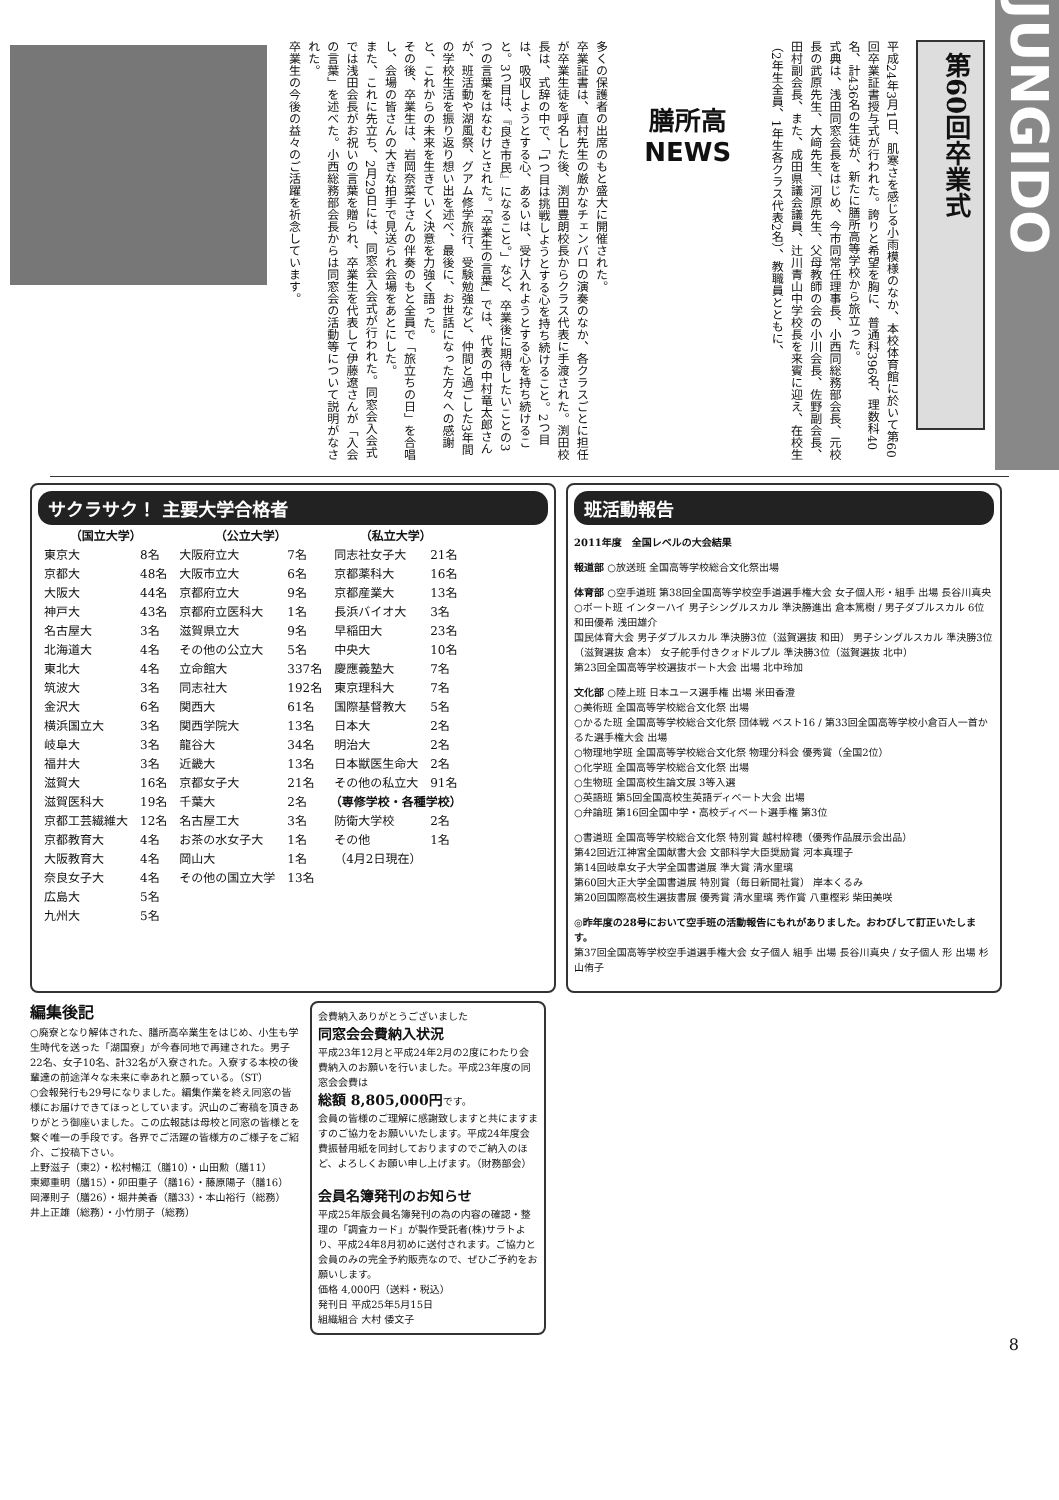JUNGIDO
第60回卒業式
平成24年3月1日、肌寒さを感じる小雨模様のなか、本校体育館に於いて第60回卒業証書授与式が行われた。誇りと希望を胸に、普通科396名、理数科40名、計436名の生徒が、新たに膳所高等学校から旅立った。
式典は、浅田同窓会長をはじめ、今市同常任理事長、小西同総務部会長、元校長の武原先生、大﨑先生、河原先生、父母教師の会の小川会長、佐野副会長、田村副会長、また、成田県議会議員、辻川青山中学校長を来賓に迎え、在校生（2年生全員、1年生各クラス代表2名）、教職員とともに、
膳所高
NEWS
多くの保護者の出席のもと盛大に開催された。
卒業証書は、直村先生の厳かなチェンバロの演奏のなか、各クラスごとに担任が卒業生徒を呼名した後、渕田豊朗校長からクラス代表に手渡された。渕田校長は、式辞の中で、「1つ目は挑戦しようとする心を持ち続けること。2つ目は、吸収しようとする心、あるいは、受け入れようとする心を持ち続けること。3つ目は、『良き市民』になること。」など、卒業後に期待したいことの3つの言葉をはなむけとされた。「卒業生の言葉」では、代表の中村竜太郎さんが、班活動や湖風祭、グアム修学旅行、受験勉強など、仲間と過ごした3年間の学校生活を振り返り想い出を述べ、最後に、お世話になった方々への感謝と、これからの未来を生きていく決意を力強く語った。
その後、卒業生は、岩岡奈菜子さんの伴奏のもと全員で「旅立ちの日」を合唱し、会場の皆さんの大きな拍手で見送られ会場をあとにした。
また、これに先立ち、2月29日には、同窓会入会式が行われた。同窓会入会式では浅田会長がお祝いの言葉を贈られ、卒業生を代表して伊藤遼さんが「入会の言葉」を述べた。小西総務部会長からは同窓会の活動等について説明がなされた。
卒業生の今後の益々のご活躍を祈念しています。
サクラサク！ 主要大学合格者
| （国立大学） | | （公立大学） | | （私立大学） | |
| --- | --- | --- | --- | --- | --- |
| 東京大 | 8名 | 大阪府立大 | 7名 | 同志社女子大 | 21名 |
| 京都大 | 48名 | 大阪市立大 | 6名 | 京都薬科大 | 16名 |
| 大阪大 | 44名 | 京都府立大 | 9名 | 京都産業大 | 13名 |
| 神戸大 | 43名 | 京都府立医科大 | 1名 | 長浜バイオ大 | 3名 |
| 名古屋大 | 3名 | 滋賀県立大 | 9名 | 早稲田大 | 23名 |
| 北海道大 | 4名 | その他の公立大 | 5名 | 中央大 | 10名 |
| 東北大 | 4名 | 立命館大 | 337名 | 慶應義塾大 | 7名 |
| 筑波大 | 3名 | 同志社大 | 192名 | 東京理科大 | 7名 |
| 金沢大 | 6名 | 関西大 | 61名 | 国際基督教大 | 5名 |
| 横浜国立大 | 3名 | 関西学院大 | 13名 | 日本大 | 2名 |
| 岐阜大 | 3名 | 龍谷大 | 34名 | 明治大 | 2名 |
| 福井大 | 3名 | 近畿大 | 13名 | 日本獣医生命大 | 2名 |
| 滋賀大 | 16名 | 京都女子大 | 21名 | その他の私立大 | 91名 |
| 滋賀医科大 | 19名 | 千葉大 | 2名 | （専修学校・各種学校） | |
| 京都工芸繊維大 | 12名 | 名古屋工大 | 3名 | 防衛大学校 | 2名 |
| 京都教育大 | 4名 | お茶の水女子大 | 1名 | その他 | 1名 |
| 大阪教育大 | 4名 | 岡山大 | 1名 | （4月2日現在） | |
| 奈良女子大 | 4名 | その他の国立大学 | 13名 | | |
| 広島大 | 5名 | | | | |
| 九州大 | 5名 | | | | |
班活動報告
2011年度　全国レベルの大会結果
報道部 ○放送班 全国高等学校総合文化祭出場
体育部 ○空手道班 第38回全国高等学校空手道選手権大会 女子個人形・組手 出場 長谷川真央
○ボート班 インターハイ 男子シングルスカル 準決勝進出 倉本篤樹 / 男子ダブルスカル 6位 和田優希 浅田雄介
国民体育大会 男子ダブルスカル 準決勝3位（滋賀選抜 和田） 男子シングルスカル 準決勝3位（滋賀選抜 倉本） 女子舵手付きクォドルプル 準決勝3位（滋賀選抜 北中）
第23回全国高等学校選抜ボート大会 出場 北中玲加
文化部 ○陸上班 日本ユース選手権 出場 米田香澄
○美術班 全国高等学校総合文化祭 出場
○かるた班 全国高等学校総合文化祭 団体戦 ベスト16 / 第33回全国高等学校小倉百人一首かるた選手権大会 出場
○物理地学班 全国高等学校総合文化祭 物理分科会 優秀賞（全国2位）
○化学班 全国高等学校総合文化祭 出場
○生物班 全国高校生論文展 3等入選
○英語班 第5回全国高校生英語ディベート大会 出場
○弁論班 第16回全国中学・高校ディベート選手権 第3位
○書道班 全国高等学校総合文化祭 特別賞 越村梓穂（優秀作品展示会出品）
第42回近江神宮全国献書大会 文部科学大臣奨励賞 河本真理子
第14回岐阜女子大学全国書道展 準大賞 清水里璃
第60回大正大学全国書道展 特別賞（毎日新聞社賞） 岸本くるみ
第20回国際高校生選抜書展 優秀賞 清水里璃 秀作賞 八重樫彩 柴田美咲
◎昨年度の28号において空手班の活動報告にもれがありました。おわびして訂正いたします。
第37回全国高等学校空手道選手権大会 女子個人 組手 出場 長谷川真央 / 女子個人 形 出場 杉山侑子
編集後記
○廃寮となり解体された、膳所高卒業生をはじめ、小生も学生時代を送った「湖国寮」が今春同地で再建された。男子22名、女子10名、計32名が入寮された。入寮する本校の後輩達の前途洋々な未来に幸あれと願っている。（ST）
○会報発行も29号になりました。編集作業を終え同窓の皆様にお届けできてほっとしています。沢山のご寄稿を頂きありがとう御座いました。この広報誌は母校と同窓の皆様とを繋ぐ唯一の手段です。各界でご活躍の皆様方のご様子をご紹介、ご投稿下さい。
上野滋子（東2）・松村暢江（膳10）・山田勲（膳11）
東郷重明（膳15）・卯田重子（膳16）・藤原陽子（膳16）
岡澤則子（膳26）・堀井美香（膳33）・本山裕行（総務）
井上正雄（総務）・小竹朋子（総務）
会費納入ありがとうございました
同窓会会費納入状況
平成23年12月と平成24年2月の2度にわたり会費納入のお願いを行いました。平成23年度の同窓会会費は
総額 8,805,000円です。
会員の皆様のご理解に感謝致しますと共にますますのご協力をお願いいたします。平成24年度会費振替用紙を同封しておりますのでご納入のほど、よろしくお願い申し上げます。（財務部会）
会員名簿発刊のお知らせ
平成25年版会員名簿発刊の為の内容の確認・整理の「調査カード」が製作受託者(株)サラトより、平成24年8月初めに送付されます。ご協力と会員のみの完全予約販売なので、ぜひご予約をお願いします。
価格 4,000円（送料・税込）
発刊日 平成25年5月15日
組織組合 大村 倭文子
8